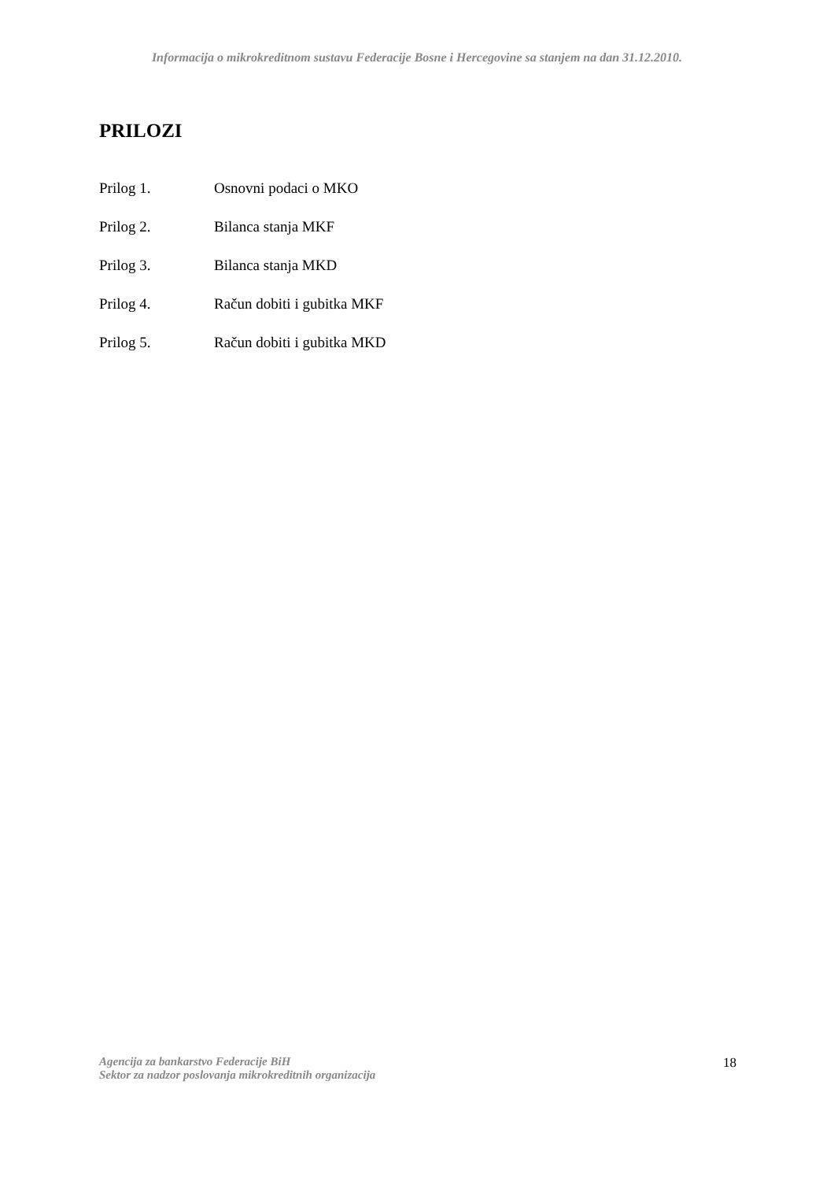Informacija o mikrokreditnom sustavu Federacije Bosne i Hercegovine sa stanjem na dan 31.12.2010.
PRILOZI
Prilog 1. Osnovni podaci o MKO
Prilog 2. Bilanca stanja MKF
Prilog 3. Bilanca stanja MKD
Prilog 4. Račun dobiti i gubitka MKF
Prilog 5. Račun dobiti i gubitka MKD
Agencija za bankarstvo Federacije BiH
Sektor za nadzor poslovanja mikrokreditnih organizacija
18